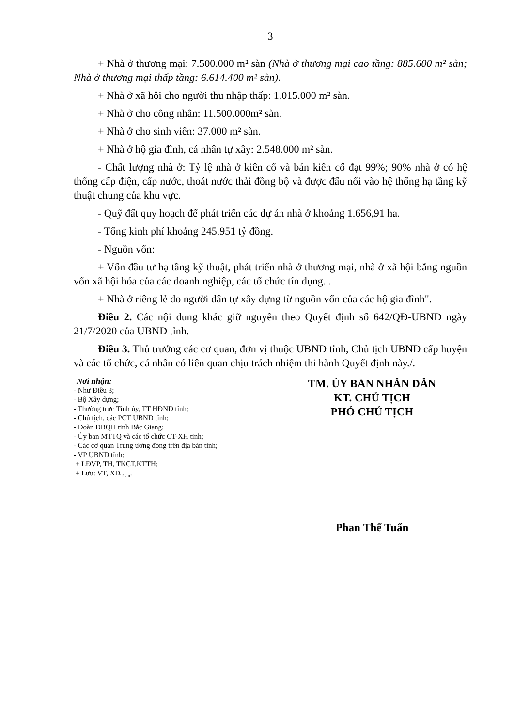3
+ Nhà ở thương mại: 7.500.000 m² sàn (Nhà ở thương mại cao tầng: 885.600 m² sàn; Nhà ở thương mại thấp tầng: 6.614.400 m² sàn).
+ Nhà ở xã hội cho người thu nhập thấp: 1.015.000 m² sàn.
+ Nhà ở cho công nhân: 11.500.000m² sàn.
+ Nhà ở cho sinh viên: 37.000 m² sàn.
+ Nhà ở hộ gia đình, cá nhân tự xây: 2.548.000 m² sàn.
- Chất lượng nhà ở: Tỷ lệ nhà ở kiên cố và bán kiên cố đạt 99%; 90% nhà ở có hệ thống cấp điện, cấp nước, thoát nước thải đồng bộ và được đấu nối vào hệ thống hạ tầng kỹ thuật chung của khu vực.
- Quỹ đất quy hoạch để phát triển các dự án nhà ở khoảng 1.656,91 ha.
- Tổng kinh phí khoảng 245.951 tỷ đồng.
- Nguồn vốn:
+ Vốn đầu tư hạ tầng kỹ thuật, phát triển nhà ở thương mại, nhà ở xã hội bằng nguồn vốn xã hội hóa của các doanh nghiệp, các tổ chức tín dụng...
+ Nhà ở riêng lẻ do người dân tự xây dựng từ nguồn vốn của các hộ gia đình".
Điều 2. Các nội dung khác giữ nguyên theo Quyết định số 642/QĐ-UBND ngày 21/7/2020 của UBND tỉnh.
Điều 3. Thủ trưởng các cơ quan, đơn vị thuộc UBND tỉnh, Chủ tịch UBND cấp huyện và các tổ chức, cá nhân có liên quan chịu trách nhiệm thi hành Quyết định này./.
Nơi nhận:
- Như Điều 3;
- Bộ Xây dựng;
- Thường trực Tỉnh ủy, TT HĐND tỉnh;
- Chủ tịch, các PCT UBND tỉnh;
- Đoàn ĐBQH tỉnh Bắc Giang;
- Ủy ban MTTQ và các tổ chức CT-XH tỉnh;
- Các cơ quan Trung ương đóng trên địa bàn tỉnh;
- VP UBND tỉnh:
+ LĐVP, TH, TKCT,KTTH;
+ Lưu: VT, XD<sub>Tuấn</sub>.
TM. ỦY BAN NHÂN DÂN
KT. CHỦ TỊCH
PHÓ CHỦ TỊCH
Phan Thế Tuấn